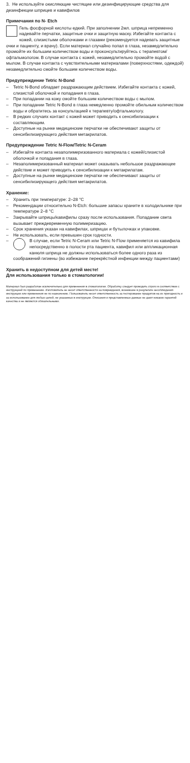3. Не используйте окисляющие чистящие или дезинфицирующие средства для дезинфекции шприцев и кавифилов
Примечания по N- Etch
Гель фосфорной кислоты едкий. При заполнении 2мл. шприца непременно надевайте перчатки, защитные очки и защитную маску. Избегайте контакта с кожей, слизистыми оболочками и глазами (рекомендуется надевать защитные очки и пациенту, и врачу). Если материал случайно попал в глаза, незамедлительно промойте их большим количеством воды и проконсультируйтесь с терапевтом/офтальмологом. В случае контакта с кожей, незамедлительно промойте водой с мылом. В случае контакта с чувствительными материалами (поверхностями, одеждой) незамедлительно смойте большим количеством воды.
Предупреждение Tetric N-Bond
– Tetric N-Bond обладает раздражающим действием. Избегайте контакта с кожей, слизистой оболочкой и попадания в глаза.
– При попадании на кожу смойте большим количеством воды с мылом.
– При попадании Tetric N-Bond в глаза немедленно промойте обильным количеством воды и обратитесь за консультацией к терапевту/офтальмологу.
– В редких случаях контакт с кожей может приводить к сенсибилизации к составляющим.
– Доступные на рынке медицинские перчатки не обеспечивают защиты от сенсибилизирующего действия метакрилатов.
Предупреждение Tetric N-Flow/Tetric N-Ceram
– Избегайте контакта незаполимеризованного материала с кожей/слизистой оболочкой и попадания в глаза.
– Незаполимеризованный материал может оказывать небольшое раздражающее действие и может приводить к сенсибилизации к метакрилатам.
– Доступные на рынке медицинские перчатки не обеспечивают защиты от сенсибилизирующего действия метакрилатов.
Хранение:
– Хранить при температуре: 2–28 °C
– Рекомендации относительно N-Etch: большие запасы храните в холодильнике при температуре 2–8 °C
– Закрывайте шприцы/кавифилы сразу после использования. Попадание света вызывает преждевременную полимеризацию.
– Срок хранения указан на кавифилах, шприцах и бутылочках и упаковке.
– Не использовать, если превышен срок годности.
– В случае, если Tetric N-Ceram или Tetric N-Flow применяется из кавифила непосредственно в полости рта пациента, кавифил или аппликационная канюля шприца не должны использоваться более одного раза из соображений гигиены (во избежание перекрёстной инфекции между пациентами)
Хранить в недоступном для детей месте!
Для использования только в стоматологии!
Материал был разработан исключительно для применения в стоматологии. Обработку следует проводить строго в соответствии с инструкцией по применению. Изготовитель не несет ответственности за повреждения, возникшие в результате несоблюдения инструкции или применения не по назначению. Пользователь несет ответственность за тестирование продуктов на их пригодность и за использование для любых целей, не указанных в инструкции. Описания и представленные данные не дают никаких гарантий качества и не являются обязательными.